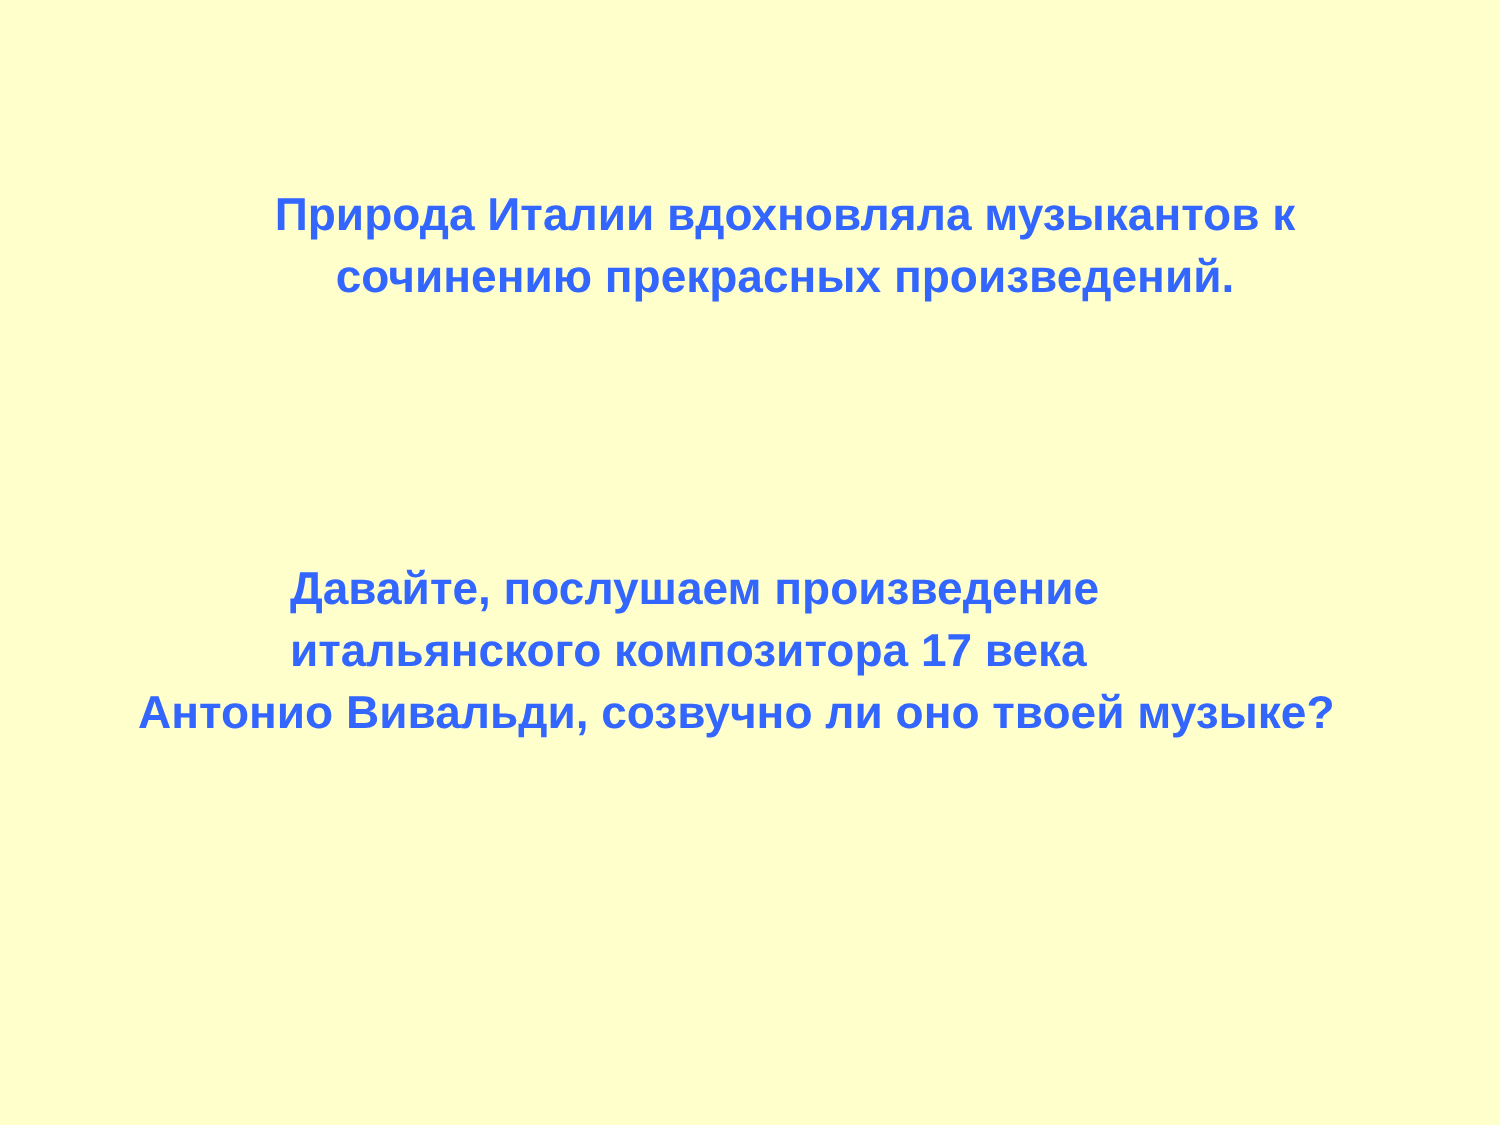Природа Италии вдохновляла музыкантов к
сочинению прекрасных произведений.
Давайте, послушаем произведение
итальянского композитора 17 века
Антонио Вивальди, созвучно ли оно твоей музыке?